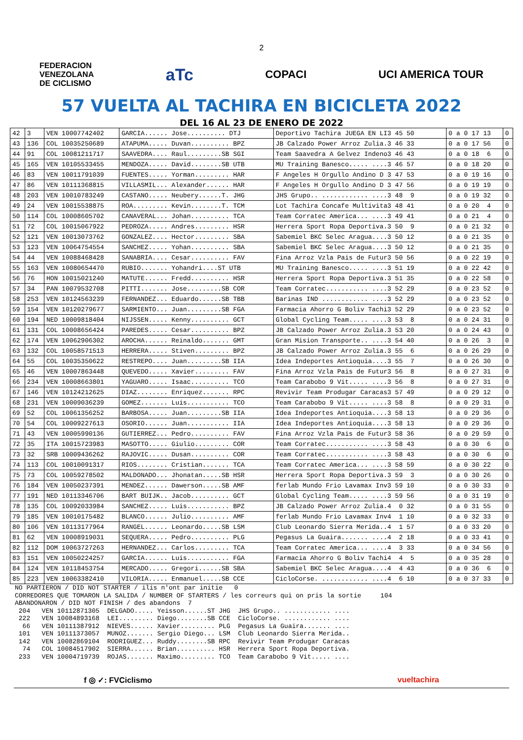2
FEDERACION
VENEZOLANA
DE CICLISMO
aTc
COPACI UCI AMERICA TOUR
57 VUELTA AL TACHIRA EN BICICLETA 2022
DEL 16 AL 23 DE ENERO DE 2022
| 42 | 3 | VEN 10007742402 | GARCIA...... Jose.......... DTJ | Deportivo Tachira JUEGA EN LI3 45 50 | 0 a 0 17 13 | 0 |
| 43 | 136 | COL 10035250689 | ATAPUMA..... Duvan.......... BPZ | JB Calzado Power Arroz Zulia.3 46 33 | 0 a 0 17 56 | 0 |
| 44 | 91 | COL 10081211717 | SAAVEDRA.... Raul.........SB SGI | Team Saavedra A Gelvez Indeno3 46 43 | 0 a 0 18 6 | 0 |
| 45 | 165 | VEN 10105533455 | MENDOZA..... David........SB UTB | MU Training Banesco..... ....3 46 57 | 0 a 0 18 20 | 0 |
| 46 | 83 | VEN 10011791039 | FUENTES..... Yorman......... HAR | F Angeles H Orgullo Andino D 3 47 53 | 0 a 0 19 16 | 0 |
| 47 | 86 | VEN 10111368815 | VILLASMIL... Alexander...... HAR | F Angeles H Orgullo Andino D 3 47 56 | 0 a 0 19 19 | 0 |
| 48 | 203 | VEN 10010783249 | CASTANO..... Neubery......T. JHG | JHS Grupo.. ............ ....3 48 9 | 0 a 0 19 32 | 0 |
| 49 | 24 | VEN 10015538875 | ROA......... Kevin........T. TCM | Lot Tachira Concafe Multivita3 48 41 | 0 a 0 20 4 | 0 |
| 50 | 114 | COL 10008605702 | CANAVERAL... Johan.......... TCA | Team Corratec America... ....3 49 41 | 0 a 0 21 4 | 0 |
| 51 | 72 | COL 10015067922 | PEDROZA..... Andres......... HSR | Herrera Sport Ropa Deportiva.3 50 9 | 0 a 0 21 32 | 0 |
| 52 | 121 | VEN 10013073762 | GONZALEZ.... Hector......... SBA | Sabemiel BKC Selec Aragua....3 50 12 | 0 a 0 21 35 | 0 |
| 53 | 123 | VEN 10064754554 | SANCHEZ..... Yohan.......... SBA | Sabemiel BKC Selec Aragua....3 50 12 | 0 a 0 21 35 | 0 |
| 54 | 44 | VEN 10088468428 | SANABRIA.... Cesar.......... FAV | Fina Arroz Vzla Pais de Futur3 50 56 | 0 a 0 22 19 | 0 |
| 55 | 163 | VEN 10080654470 | RUBIO....... Yohandri....ST UTB | MU Training Banesco..... ....3 51 19 | 0 a 0 22 42 | 0 |
| 56 | 76 | HON 10015021240 | MATUTE...... Fredd.......... HSR | Herrera Sport Ropa Deportiva.3 51 35 | 0 a 0 22 58 | 0 |
| 57 | 34 | PAN 10079532708 | PITTI....... Jose.........SB COR | Team Corratec........... ....3 52 29 | 0 a 0 23 52 | 0 |
| 58 | 253 | VEN 10124563239 | FERNANDEZ... Eduardo......SB TBB | Barinas IND ............ ....3 52 29 | 0 a 0 23 52 | 0 |
| 59 | 154 | VEN 10120279677 | SARMIENTO... Juan.........SB FGA | Farmacia Ahorro G Boliv Tachi3 52 29 | 0 a 0 23 52 | 0 |
| 60 | 194 | NED 10009818404 | NIJSSEN..... Kenny.......... GCT | Global Cycling Team..... ....3 53 8 | 0 a 0 24 31 | 0 |
| 61 | 131 | COL 10008656424 | PAREDES..... Cesar.......... BPZ | JB Calzado Power Arroz Zulia.3 53 20 | 0 a 0 24 43 | 0 |
| 62 | 174 | VEN 10062906302 | AROCHA...... Reinaldo....... GMT | Gran Mision Transporte.. ....3 54 40 | 0 a 0 26 3 | 0 |
| 63 | 132 | COL 10058571513 | HERRERA..... Stiven......... BPZ | JB Calzado Power Arroz Zulia.3 55 6 | 0 a 0 26 29 | 0 |
| 64 | 55 | COL 10035350622 | RESTREPO.... Juan.........SB IIA | Idea Indeportes Antioquia....3 55 7 | 0 a 0 26 30 | 0 |
| 65 | 46 | VEN 10007863448 | QUEVEDO..... Xavier......... FAV | Fina Arroz Vzla Pais de Futur3 56 8 | 0 a 0 27 31 | 0 |
| 66 | 234 | VEN 10008663801 | YAGUARO..... Isaac.......... TCO | Team Carabobo 9 Vit..... ....3 56 8 | 0 a 0 27 31 | 0 |
| 67 | 146 | VEN 10124212625 | DIAZ........ Enriquez....... RPC | Revivir Team Produgar Caracas3 57 49 | 0 a 0 29 12 | 0 |
| 68 | 231 | VEN 10009036239 | GOMEZ....... Luis........... TCO | Team Carabobo 9 Vit..... ....3 58 8 | 0 a 0 29 31 | 0 |
| 69 | 52 | COL 10061356252 | BARBOSA..... Juan.........SB IIA | Idea Indeportes Antioquia....3 58 13 | 0 a 0 29 36 | 0 |
| 70 | 54 | COL 10009227613 | OSORIO...... Juan........... IIA | Idea Indeportes Antioquia....3 58 13 | 0 a 0 29 36 | 0 |
| 71 | 43 | VEN 10005990136 | GUTIERREZ... Pedro.......... FAV | Fina Arroz Vzla Pais de Futur3 58 36 | 0 a 0 29 59 | 0 |
| 72 | 35 | ITA 10015723983 | MASOTTO..... Giulio......... COR | Team Corratec........... ....3 58 43 | 0 a 0 30 6 | 0 |
| 73 | 32 | SRB 10009436262 | RAJOVIC..... Dusan.......... COR | Team Corratec........... ....3 58 43 | 0 a 0 30 6 | 0 |
| 74 | 113 | COL 10010091317 | RIOS........ Cristian....... TCA | Team Corratec America... ....3 58 59 | 0 a 0 30 22 | 0 |
| 75 | 73 | COL 10059278502 | MALDONADO... Jhonatan.....SB HSR | Herrera Sport Ropa Deportiva.3 59 3 | 0 a 0 30 26 | 0 |
| 76 | 184 | VEN 10050237391 | MENDEZ...... Dawerson.....SB AMF | ferlab Mundo Frio Lavamax Inv3 59 10 | 0 a 0 30 33 | 0 |
| 77 | 191 | NED 10113346706 | BART BUIJK.. Jacob.......... GCT | Global Cycling Team..... ....3 59 56 | 0 a 0 31 19 | 0 |
| 78 | 135 | COL 10092033984 | SANCHEZ..... Luis........... BPZ | JB Calzado Power Arroz Zulia.4 0 32 | 0 a 0 31 55 | 0 |
| 79 | 185 | VEN 10010175482 | BLANCO...... Julio.......... AMF | ferlab Mundo Frio Lavamax Inv4 1 10 | 0 a 0 32 33 | 0 |
| 80 | 106 | VEN 10113177964 | RANGEL...... Leonardo.....SB LSM | Club Leonardo Sierra Merida..4 1 57 | 0 a 0 33 20 | 0 |
| 81 | 62 | VEN 10008919031 | SEQUERA..... Pedro.......... PLG | Pegasus La Guaira....... ....4 2 18 | 0 a 0 33 41 | 0 |
| 82 | 112 | DOM 10063727263 | HERNANDEZ... Carlos......... TCA | Team Corratec America... ....4 3 33 | 0 a 0 34 56 | 0 |
| 83 | 151 | VEN 10050224257 | GARCIA...... Luis........... FGA | Farmacia Ahorro G Boliv Tachi4 4 5 | 0 a 0 35 28 | 0 |
| 84 | 124 | VEN 10118453754 | MERCADO..... Gregori......SB SBA | Sabemiel BKC Selec Aragua....4 4 43 | 0 a 0 36 6 | 0 |
| 85 | 223 | VEN 10063382410 | VILORIA..... Enmanuel.....SB CCE | CicloCorse. ............ ....4 6 10 | 0 a 0 37 33 | 0 |
NO PARTIERON / DID NOT STARTER / ilis n'ont par initie 0 CORREDORES QUE TOMARON LA SALIDA / NUMBER OF STARTERS / les correurs qui on pris la sortie 104 ABANDONARON / DID NOT FINISH / des abandons 7 204 VEN 10112871305 DELGADO..... Yeisson......ST JHG JHS Grupo.. ............ .... 222 VEN 10084893168 LEI......... Diego........SB CCE CicloCorse. ............ .... 66 VEN 10111387912 NIEVES...... Xavier......... PLG Pegasus La Guaira....... .... 101 VEN 10111373057 MUNOZ....... Sergio Diego... LSM Club Leonardo Sierra Merida.. 142 VEN 10082869104 RODRIGUEZ... Ruddy........SB RPC Revivir Team Produgar Caracas 74 COL 10084517902 SIERRA...... Brian.......... HSR Herrera Sport Ropa Deportiva. 233 VEN 10004719739 ROJAS....... Maximo......... TCO Team Carabobo 9 Vit..... ....
f ◎ ✓: FVCiclismo vueltachira